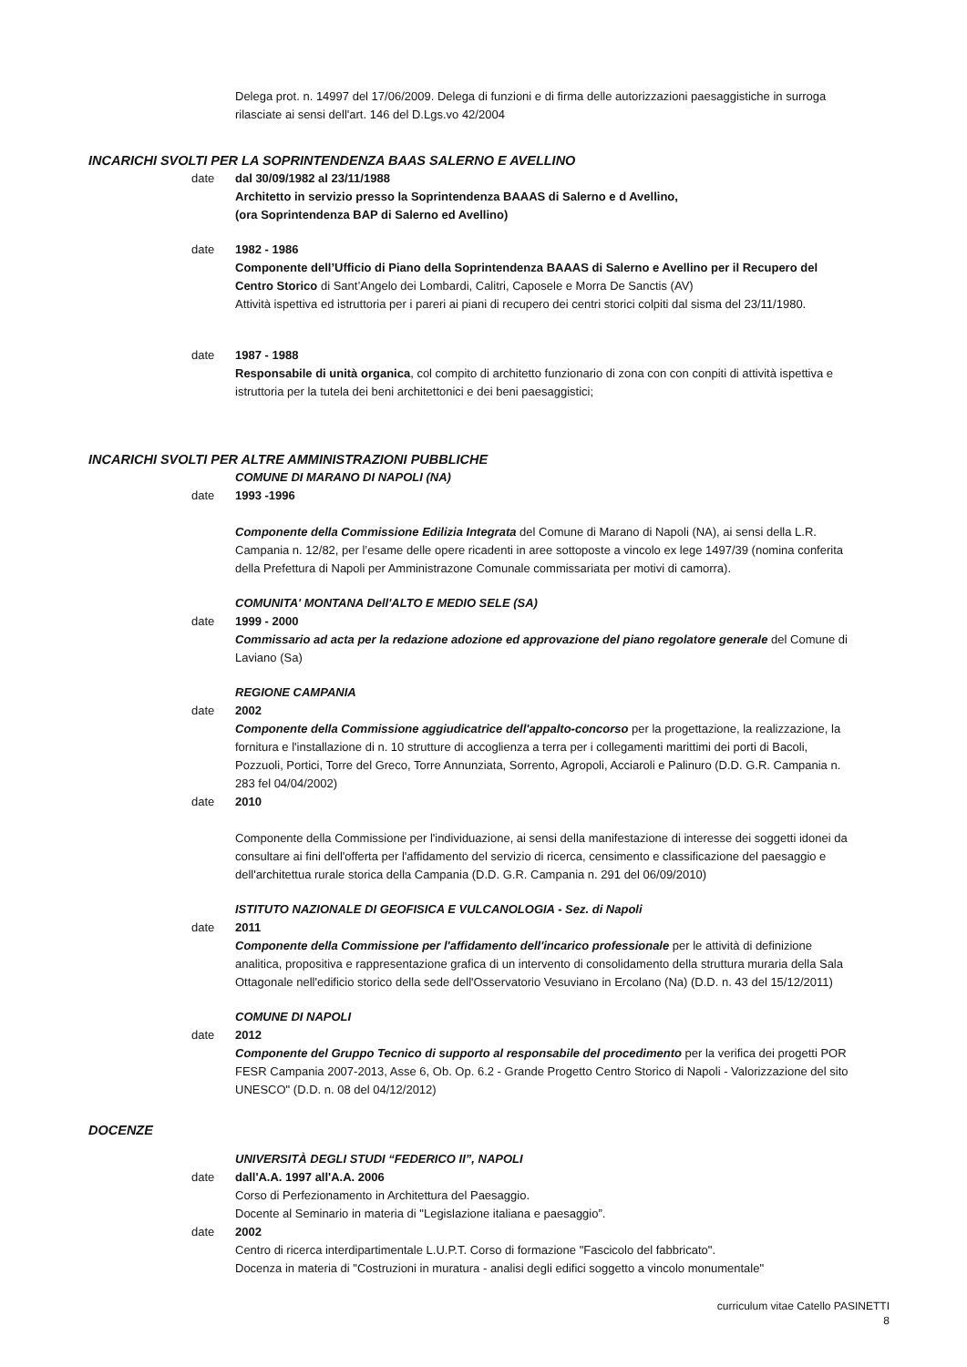Delega prot. n. 14997 del 17/06/2009. Delega di funzioni e di firma delle autorizzazioni paesaggistiche in surroga rilasciate ai sensi dell'art. 146 del D.Lgs.vo 42/2004
INCARICHI SVOLTI PER LA SOPRINTENDENZA BAAS SALERNO E AVELLINO
date dal 30/09/1982 al 23/11/1988
Architetto in servizio presso la Soprintendenza BAAAS di Salerno e d Avellino,
(ora Soprintendenza BAP di Salerno ed Avellino)
date 1982 - 1986
Componente dell’Ufficio di Piano della Soprintendenza BAAAS di Salerno e Avellino per il Recupero del Centro Storico di Sant’Angelo dei Lombardi, Calitri, Caposele e Morra De Sanctis (AV)
Attività ispettiva ed istruttoria per i pareri ai piani di recupero dei centri storici colpiti dal sisma del 23/11/1980.
date 1987 - 1988
Responsabile di unità organica, col compito di architetto funzionario di zona con con conpiti di attività ispettiva e istruttoria per la tutela dei beni architettonici e dei beni paesaggistici;
INCARICHI SVOLTI PER ALTRE AMMINISTRAZIONI PUBBLICHE
COMUNE DI MARANO DI NAPOLI (NA)
date 1993 -1996
Componente della Commissione Edilizia Integrata del Comune di Marano di Napoli (NA), ai sensi della L.R. Campania n. 12/82, per l’esame delle opere ricadenti in aree sottoposte a vincolo ex lege 1497/39 (nomina conferita della Prefettura di Napoli per Amministrazone Comunale commissariata per motivi di camorra).
COMUNITA' MONTANA Dell'ALTO E MEDIO SELE (SA)
date 1999 - 2000
Commissario ad acta per la redazione adozione ed approvazione del piano regolatore generale del Comune di Laviano (Sa)
REGIONE CAMPANIA
date 2002
Componente della Commissione aggiudicatrice dell'appalto-concorso per la progettazione, la realizzazione, la fornitura e l'installazione di n. 10 strutture di accoglienza a terra per i collegamenti marittimi dei porti di Bacoli, Pozzuoli, Portici, Torre del Greco, Torre Annunziata, Sorrento, Agropoli, Acciaroli e Palinuro (D.D. G.R. Campania n. 283 fel 04/04/2002)
date 2010
Componente della Commissione per l'individuazione, ai sensi della manifestazione di interesse dei soggetti idonei da consultare ai fini dell'offerta per l'affidamento del servizio di ricerca, censimento e classificazione del paesaggio e dell'architettua rurale storica della Campania (D.D. G.R. Campania n. 291 del 06/09/2010)
ISTITUTO NAZIONALE DI GEOFISICA E VULCANOLOGIA - Sez. di Napoli
date 2011
Componente della Commissione per l'affidamento dell'incarico professionale per le attività di definizione analitica, propositiva e rappresentazione grafica di un intervento di consolidamento della struttura muraria della Sala Ottagonale nell'edificio storico della sede dell'Osservatorio Vesuviano in Ercolano (Na) (D.D. n. 43 del 15/12/2011)
COMUNE DI NAPOLI
date 2012
Componente del Gruppo Tecnico di supporto al responsabile del procedimento per la verifica dei progetti POR FESR Campania 2007-2013, Asse 6, Ob. Op. 6.2 - Grande Progetto Centro Storico di Napoli - Valorizzazione del sito UNESCO" (D.D. n. 08 del 04/12/2012)
DOCENZE
UNIVERSITÀ DEGLI STUDI “FEDERICO II”, NAPOLI
date dall'A.A. 1997 all'A.A. 2006
Corso di Perfezionamento in Architettura del Paesaggio.
Docente al Seminario in materia di "Legislazione italiana e paesaggio”.
date 2002
Centro di ricerca interdipartimentale L.U.P.T. Corso di formazione "Fascicolo del fabbricato".
Docenza in materia di "Costruzioni in muratura - analisi degli edifici soggetto a vincolo monumentale"
curriculum vitae Catello PASINETTI
8